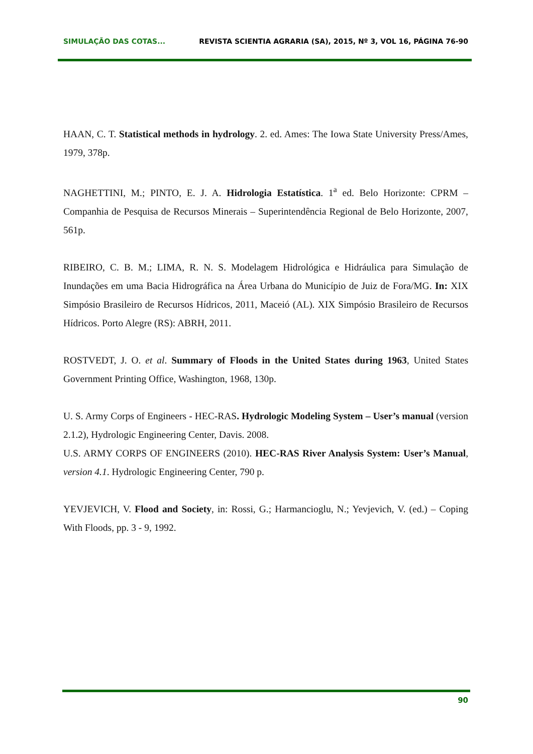SIMULAÇÃO DAS COTAS... REVISTA SCIENTIA AGRARIA (SA), 2015, Nº 3, VOL 16, PÁGINA 76-90
HAAN, C. T. Statistical methods in hydrology. 2. ed. Ames: The Iowa State University Press/Ames, 1979, 378p.
NAGHETTINI, M.; PINTO, E. J. A. Hidrologia Estatística. 1<sup>a</sup> ed. Belo Horizonte: CPRM – Companhia de Pesquisa de Recursos Minerais – Superintendência Regional de Belo Horizonte, 2007, 561p.
RIBEIRO, C. B. M.; LIMA, R. N. S. Modelagem Hidrológica e Hidráulica para Simulação de Inundações em uma Bacia Hidrográfica na Área Urbana do Município de Juiz de Fora/MG. In: XIX Simpósio Brasileiro de Recursos Hídricos, 2011, Maceió (AL). XIX Simpósio Brasileiro de Recursos Hídricos. Porto Alegre (RS): ABRH, 2011.
ROSTVEDT, J. O. et al. Summary of Floods in the United States during 1963, United States Government Printing Office, Washington, 1968, 130p.
U. S. Army Corps of Engineers - HEC-RAS. Hydrologic Modeling System – User’s manual (version 2.1.2), Hydrologic Engineering Center, Davis. 2008.
U.S. ARMY CORPS OF ENGINEERS (2010). HEC-RAS River Analysis System: User’s Manual, version 4.1. Hydrologic Engineering Center, 790 p.
YEVJEVICH, V. Flood and Society, in: Rossi, G.; Harmancioglu, N.; Yevjevich, V. (ed.) – Coping With Floods, pp. 3 - 9, 1992.
90